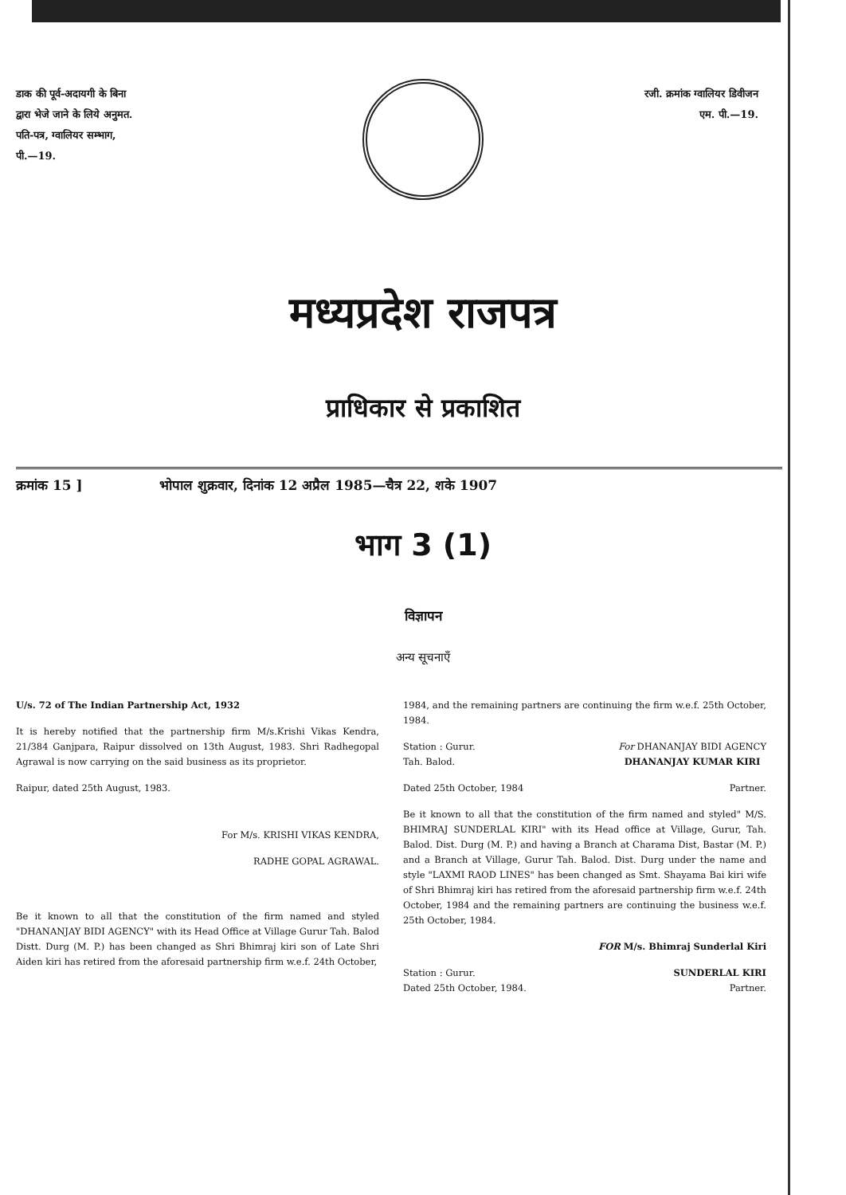डाक की पूर्व-अदायगी के बिना
द्वारा भेजे जाने के लिये अनुमत.
पति-पत्र, ग्वालियर सम्भाग,
पी.—19.
रजी. क्रमांक ग्वालियर डिवीजन
एम. पी.—19.
मध्यप्रदेश राजपत्र
प्राधिकार से प्रकाशित
क्रमांक 15 ] भोपाल शुक्रवार, दिनांक 12 अप्रैल 1985—चैत्र 22, शके 1907
भाग 3 (1)
विज्ञापन
अन्य सूचनाएँ
U/s. 72 of The Indian Partnership Act, 1932
It is hereby notified that the partnership firm M/s.Krishi Vikas Kendra, 21/384 Ganjpara, Raipur dissolved on 13th August, 1983. Shri Radhegopal Agrawal is now carrying on the said business as its proprietor.
Raipur, dated 25th August, 1983.
For M/s. KRISHI VIKAS KENDRA,
RADHE GOPAL AGRAWAL.
Be it known to all that the constitution of the firm named and styled "DHANANJAY BIDI AGENCY" with its Head Office at Village Gurur Tah. Balod Distt. Durg (M. P.) has been changed as Shri Bhimraj kiri son of Late Shri Aiden kiri has retired from the aforesaid partnership firm w.e.f. 24th October,
1984, and the remaining partners are continuing the firm w.e.f. 25th October, 1984.
Station : Gurur.
Tah. Balod. For DHANANJAY BIDI AGENCY
DHANANJAY KUMAR KIRI
Dated 25th October, 1984 Partner.
Be it known to all that the constitution of the firm named and styled" M/S. BHIMRAJ SUNDERLAL KIRI" with its Head office at Village, Gurur, Tah. Balod. Dist. Durg (M. P.) and having a Branch at Charama Dist, Bastar (M. P.) and a Branch at Village, Gurur Tah. Balod. Dist. Durg under the name and style "LAXMI RAOD LINES" has been changed as Smt. Shayama Bai kiri wife of Shri Bhimraj kiri has retired from the aforesaid partnership firm w.e.f. 24th October, 1984 and the remaining partners are continuing the business w.e.f. 25th October, 1984.
FOR M/s. Bhimraj Sunderlal Kiri
Station : Gurur.
Dated 25th October, 1984. SUNDERLAL KIRI
Partner.